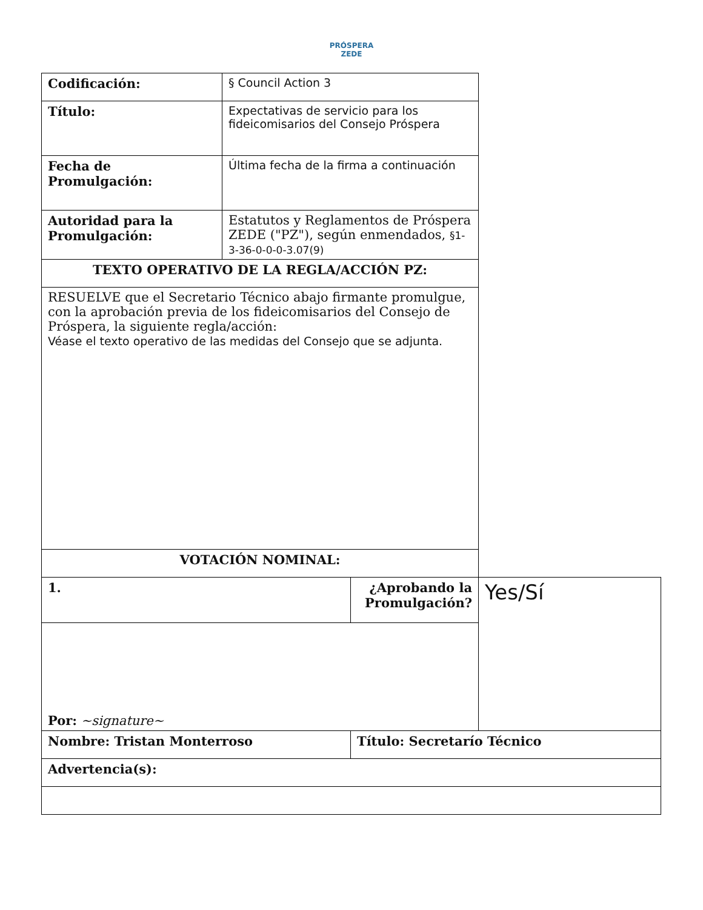PRÓSPERA
ZEDE
| Codificación: | § Council Action 3 | | |
| Título: | Expectativas de servicio para los fideicomisarios del Consejo Próspera | | |
| Fecha de Promulgación: | Última fecha de la firma a continuación | | |
| Autoridad para la Promulgación: | Estatutos y Reglamentos de Próspera ZEDE ("PZ"), según enmendados, §1-3-36-0-0-0-3.07(9) | | |
| TEXTO OPERATIVO DE LA REGLA/ACCIÓN PZ: | | | |
| RESUELVE que el Secretario Técnico abajo firmante promulgue, con la aprobación previa de los fideicomisarios del Consejo de Próspera, la siguiente regla/acción: Véase el texto operativo de las medidas del Consejo que se adjunta. | | | |
| VOTACIÓN NOMINAL: | | | |
| 1. | | ¿Aprobando la Promulgación? | Yes/Sí |
| Por: ~signature~ | | | |
| Nombre: Tristan Monterroso | | Título: Secretarío Técnico | |
| Advertencia(s): | | | |